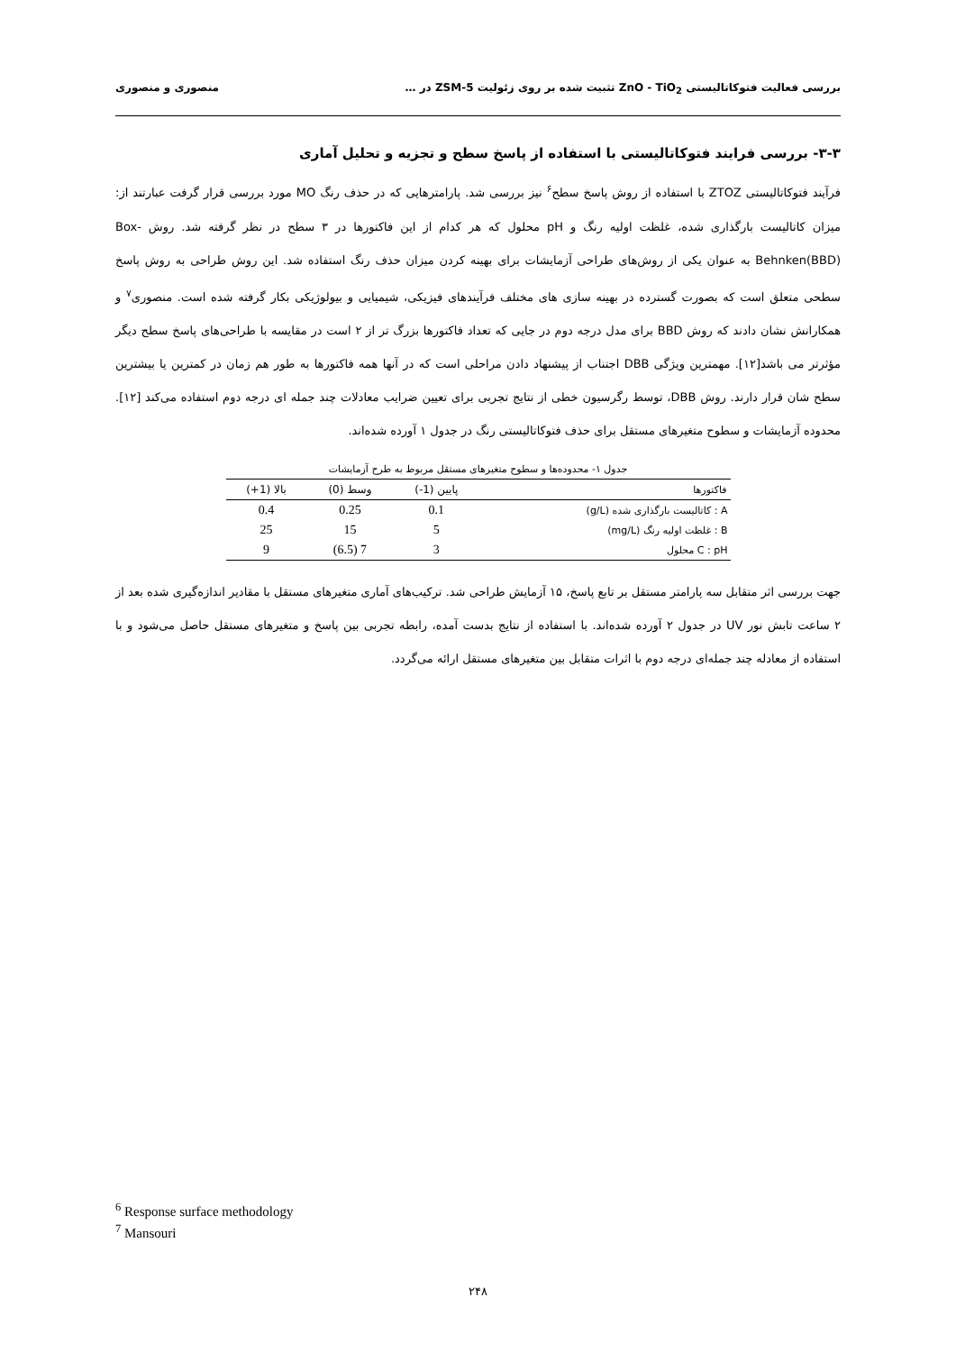بررسی فعالیت فتوکاتالیستی ZnO - TiO<sub>2</sub> تثبیت شده بر روی زئولیت ZSM-5 در … منصوری و منصوری
۳-۳- بررسی فرایند فتوکاتالیستی با استفاده از پاسخ سطح و تجزیه و تحلیل آماری
فرآیند فتوکاتالیستی ZTOZ با استفاده از روش پاسخ سطح<sup>۶</sup> نیز بررسی شد. پارامترهایی که در حذف رنگ MO مورد بررسی قرار گرفت عبارتند از: میزان کاتالیست بارگذاری شده، غلظت اولیه رنگ و pH محلول که هر کدام از این فاکتورها در ۳ سطح در نظر گرفته شد. روش Box-Behnken(BBD) به عنوان یکی از روش‌های طراحی آزمایشات برای بهینه کردن میزان حذف رنگ استفاده شد. این روش طراحی به روش پاسخ سطحی متعلق است که بصورت گسترده در بهینه سازی های مختلف فرآیندهای فیزیکی، شیمیایی و بیولوژیکی بکار گرفته شده است. منصوری<sup>۷</sup> و همکارانش نشان دادند که روش BBD برای مدل درجه دوم در جایی که تعداد فاکتورها بزرگ تر از ۲ است در مقایسه با طراحی‌های پاسخ سطح دیگر مؤثرتر می باشد[۱۲]. مهمترین ویژگی DBB اجتناب از پیشنهاد دادن مراحلی است که در آنها همه فاکتورها به طور هم زمان در کمترین یا بیشترین سطح شان قرار دارند. روش DBB، توسط رگرسیون خطی از نتایج تجربی برای تعیین ضرایب معادلات چند جمله ای درجه دوم استفاده می‌کند [۱۲]. محدوده آزمایشات و سطوح متغیرهای مستقل برای حذف فتوکاتالیستی رنگ در جدول ۱ آورده شده‌اند.
جدول ۱- محدوده‌ها و سطوح متغیرهای مستقل مربوط به طرح آزمایشات
| فاکتورها | پایین (1-) | وسط (0) | بالا (1+) |
| --- | --- | --- | --- |
| A : کاتالیست بارگذاری شده (g/L) | 0.1 | 0.25 | 0.4 |
| B : غلظت اولیه رنگ (mg/L) | 5 | 15 | 25 |
| C : pH محلول | 3 | 7 (6.5) | 9 |
جهت بررسی اثر متقابل سه پارامتر مستقل بر تابع پاسخ، ۱۵ آزمایش طراحی شد. ترکیب‌های آماری متغیرهای مستقل با مقادیر اندازه‌گیری شده بعد از ۲ ساعت تابش نور UV در جدول ۲ آورده شده‌اند. با استفاده از نتایج بدست آمده، رابطه تجربی بین پاسخ و متغیرهای مستقل حاصل می‌شود و با استفاده از معادله چند جمله‌ای درجه دوم با اثرات متقابل بین متغیرهای مستقل ارائه می‌گردد.
<sup>6</sup> Response surface methodology
<sup>7</sup> Mansouri
۲۴۸